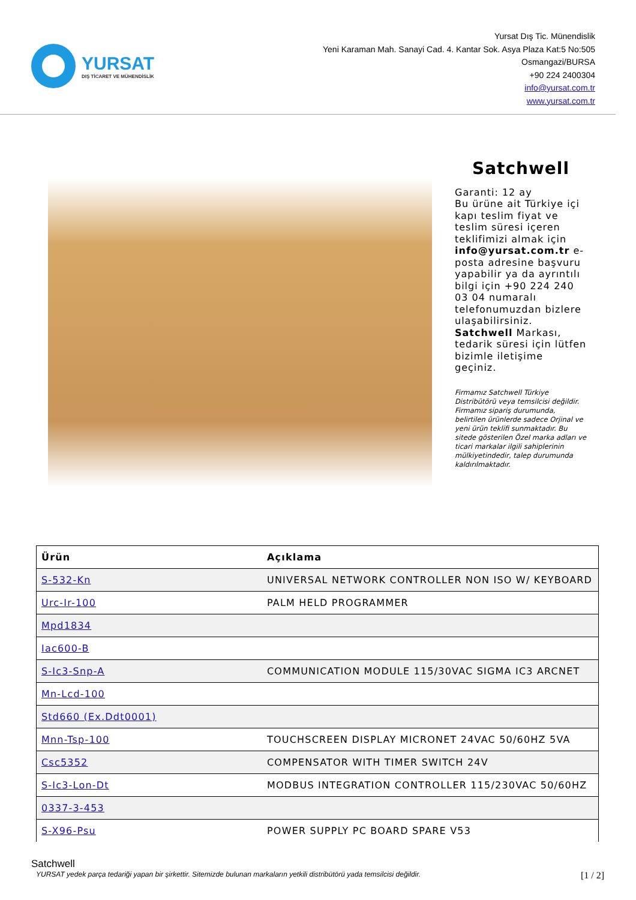YURSAT
DIŞ TİCARET VE MÜHENDİSLİK
Yursat Dış Tic. Münendislik
Yeni Karaman Mah. Sanayi Cad. 4. Kantar Sok. Asya Plaza Kat:5 No:505
Osmangazi/BURSA
+90 224 2400304
info@yursat.com.tr
www.yursat.com.tr
Satchwell
Garanti: 12 ay
Bu ürüne ait Türkiye içi kapı teslim fiyat ve teslim süresi içeren teklifimizi almak için info@yursat.com.tr e-posta adresine başvuru yapabilir ya da ayrıntılı bilgi için +90 224 240 03 04 numaralı telefonumuzdan bizlere ulaşabilirsiniz. Satchwell Markası, tedarik süresi için lütfen bizimle iletişime geçiniz.
Firmamız Satchwell Türkiye Distribütörü veya temsilcisi değildir. Firmamız sipariş durumunda, belirtilen ürünlerde sadece Orjinal ve yeni ürün teklifi sunmaktadır. Bu sitede gösterilen Özel marka adları ve ticari markalar ilgili sahiplerinin mülkiyetindedir, talep durumunda kaldırılmaktadır.
| Ürün | Açıklama |
| --- | --- |
| S-532-Kn | UNIVERSAL NETWORK CONTROLLER NON ISO W/ KEYBOARD |
| Urc-Ir-100 | PALM HELD PROGRAMMER |
| Mpd1834 | |
| Iac600-B | |
| S-Ic3-Snp-A | COMMUNICATION MODULE 115/30VAC SIGMA IC3 ARCNET |
| Mn-Lcd-100 | |
| Std660 (Ex.Ddt0001) | |
| Mnn-Tsp-100 | TOUCHSCREEN DISPLAY MICRONET 24VAC 50/60HZ 5VA |
| Csc5352 | COMPENSATOR WITH TIMER SWITCH 24V |
| S-Ic3-Lon-Dt | MODBUS INTEGRATION CONTROLLER 115/230VAC 50/60HZ |
| 0337-3-453 | |
| S-X96-Psu | POWER SUPPLY PC BOARD SPARE V53 |
Satchwell
YURSAT yedek parça tedariği yapan bir şirkettir. Sitemizde bulunan markaların yetkili distribütörü yada temsilcisi değildir. [1 / 2]